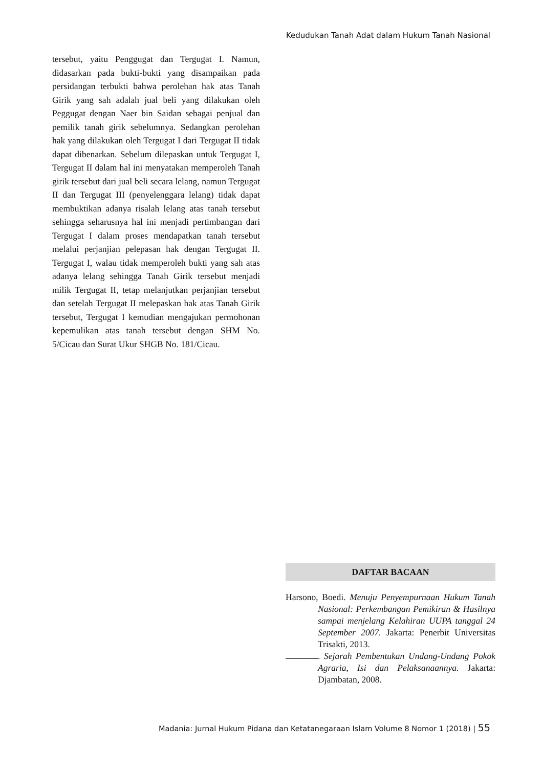Kedudukan Tanah Adat dalam Hukum Tanah Nasional
tersebut, yaitu Penggugat dan Tergugat I. Namun, didasarkan pada bukti-bukti yang disampaikan pada persidangan terbukti bahwa perolehan hak atas Tanah Girik yang sah adalah jual beli yang dilakukan oleh Peggugat dengan Naer bin Saidan sebagai penjual dan pemilik tanah girik sebelumnya. Sedangkan perolehan hak yang dilakukan oleh Tergugat I dari Tergugat II tidak dapat dibenarkan. Sebelum dilepaskan untuk Tergugat I, Tergugat II dalam hal ini menyatakan memperoleh Tanah girik tersebut dari jual beli secara lelang, namun Tergugat II dan Tergugat III (penyelenggara lelang) tidak dapat membuktikan adanya risalah lelang atas tanah tersebut sehingga seharusnya hal ini menjadi pertimbangan dari Tergugat I dalam proses mendapatkan tanah tersebut melalui perjanjian pelepasan hak dengan Tergugat II. Tergugat I, walau tidak memperoleh bukti yang sah atas adanya lelang sehingga Tanah Girik tersebut menjadi milik Tergugat II, tetap melanjutkan perjanjian tersebut dan setelah Tergugat II melepaskan hak atas Tanah Girik tersebut, Tergugat I kemudian mengajukan permohonan kepemulikan atas tanah tersebut dengan SHM No. 5/Cicau dan Surat Ukur SHGB No. 181/Cicau.
DAFTAR BACAAN
Harsono, Boedi. Menuju Penyempurnaan Hukum Tanah Nasional: Perkembangan Pemikiran & Hasilnya sampai menjelang Kelahiran UUPA tanggal 24 September 2007. Jakarta: Penerbit Universitas Trisakti, 2013.
. Sejarah Pembentukan Undang-Undang Pokok Agraria, Isi dan Pelaksanaannya. Jakarta: Djambatan, 2008.
Madania: Jurnal Hukum Pidana dan Ketatanegaraan Islam Volume 8 Nomor 1 (2018) | 55